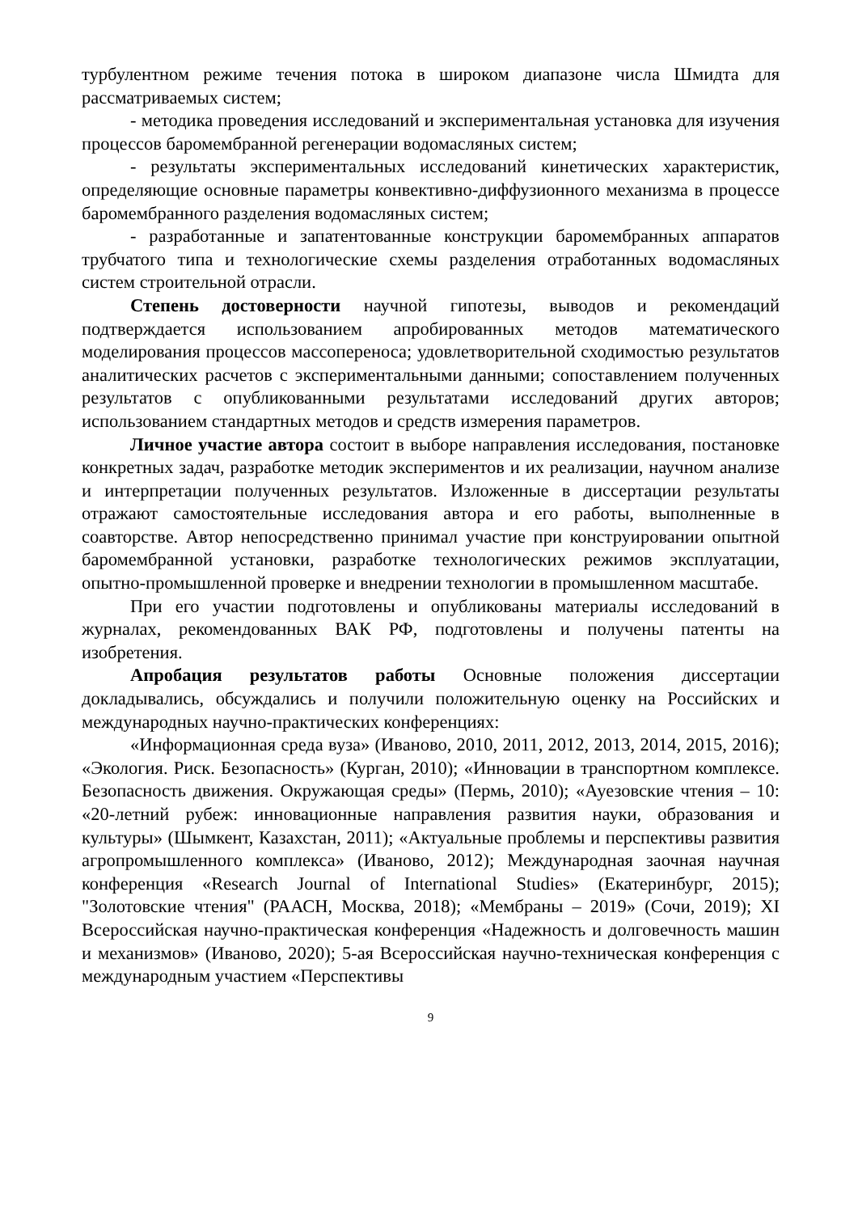турбулентном режиме течения потока в широком диапазоне числа Шмидта для рассматриваемых систем;
- методика проведения исследований и экспериментальная установка для изучения процессов баромембранной регенерации водомасляных систем;
- результаты экспериментальных исследований кинетических характеристик, определяющие основные параметры конвективно-диффузионного механизма в процессе баромембранного разделения водомасляных систем;
- разработанные и запатентованные конструкции баромембранных аппаратов трубчатого типа и технологические схемы разделения отработанных водомасляных систем строительной отрасли.
Степень достоверности научной гипотезы, выводов и рекомендаций подтверждается использованием апробированных методов математического моделирования процессов массопереноса; удовлетворительной сходимостью результатов аналитических расчетов с экспериментальными данными; сопоставлением полученных результатов с опубликованными результатами исследований других авторов; использованием стандартных методов и средств измерения параметров.
Личное участие автора состоит в выборе направления исследования, постановке конкретных задач, разработке методик экспериментов и их реализации, научном анализе и интерпретации полученных результатов. Изложенные в диссертации результаты отражают самостоятельные исследования автора и его работы, выполненные в соавторстве. Автор непосредственно принимал участие при конструировании опытной баромембранной установки, разработке технологических режимов эксплуатации, опытно-промышленной проверке и внедрении технологии в промышленном масштабе.
При его участии подготовлены и опубликованы материалы исследований в журналах, рекомендованных ВАК РФ, подготовлены и получены патенты на изобретения.
Апробация результатов работы Основные положения диссертации докладывались, обсуждались и получили положительную оценку на Российских и международных научно-практических конференциях:
«Информационная среда вуза» (Иваново, 2010, 2011, 2012, 2013, 2014, 2015, 2016); «Экология. Риск. Безопасность» (Курган, 2010); «Инновации в транспортном комплексе. Безопасность движения. Окружающая среды» (Пермь, 2010); «Ауезовские чтения – 10: «20-летний рубеж: инновационные направления развития науки, образования и культуры» (Шымкент, Казахстан, 2011); «Актуальные проблемы и перспективы развития агропромышленного комплекса» (Иваново, 2012); Международная заочная научная конференция «Research Journal of International Studies» (Екатеринбург, 2015); "Золотовские чтения" (РААСН, Москва, 2018); «Мембраны – 2019» (Сочи, 2019); XI Всероссийская научно-практическая конференция «Надежность и долговечность машин и механизмов» (Иваново, 2020); 5-ая Всероссийская научно-техническая конференция с международным участием «Перспективы
9